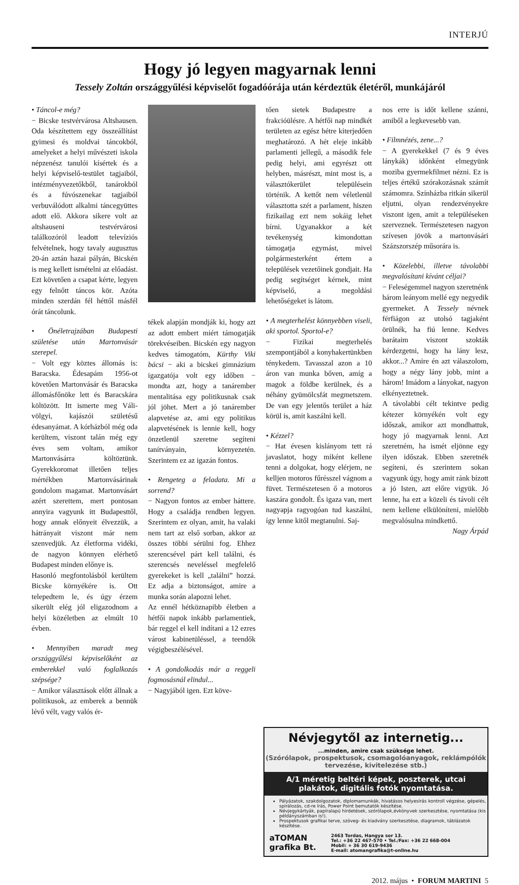INTERJÚ
Hogy jó legyen magyarnak lenni
Tessely Zoltán országgyűlési képviselőt fogadóórája után kérdeztük életéről, munkájáról
• Táncol-e még?
− Bicske testvérvárosa Altshausen. Oda készítettem egy összeállítást gyimesi és moldvai táncokból, amelyeket a helyi művészeti iskola népzenész tanulói kísértek és a helyi képviselő-testület tagjaiból, intézményvezetőkből, tanárokból és a fúvószenekar tagjaiból verbuválódott alkalmi táncegyüttes adott elő. Akkora sikere volt az altshauseni testvérvárosi találkozóról leadott televíziós felvételnek, hogy tavaly augusztus 20-án aztán hazai pályán, Bicskén is meg kellett ismételni az előadást. Ezt követően a csapat kérte, legyen egy felnőtt táncos kör. Azóta minden szerdán fél héttől másfél órát táncolunk.
• Önéletrajzában Budapesti születése után Martonvásár szerepel.
− Volt egy köztes állomás is: Baracska. Édesapám 1956-ot követően Martonvásár és Baracska állomásfőnöke lett és Baracskára költözött. Itt ismerte meg Váli-völgyi, kajászói születésű édesanyámat. A kórházból még oda kerültem, viszont talán még egy éves sem voltam, amikor Martonvásárra költöztünk. Gyerekkoromat illetően teljes mértékben Martonvásárinak gondolom magamat. Martonvásárt azért szerettem, mert pontosan annyira vagyunk itt Budapesttől, hogy annak előnyeit élvezzük, a hátrányait viszont már nem szenvedjük. Az életforma vidéki, de nagyon könnyen elérhető Budapest minden előnye is.
Hasonló megfontolásból kerültem Bicske környékére is. Ott telepedtem le, és úgy érzem sikerült elég jól eligazodnom a helyi közéletben az elmúlt 10 évben.
• Mennyiben maradt meg országgyűlési képviselőként az emberekkel való foglalkozás szépsége?
− Amikor választások előtt állnak a politikusok, az emberek a bennük lévő vélt, vagy valós ér-
tékek alapján mondják ki, hogy azt az adott embert miért támogatják törekvéseiben. Bicskén egy nagyon kedves támogatóm, Kürthy Viki bácsi − aki a bicskei gimnázium igazgatója volt egy időben − mondta azt, hogy a tanárember mentalitása egy politikusnak csak jól jöhet. Mert a jó tanárember alapvetése az, ami egy politikus alapvetésének is lennie kell, hogy önzetlenül szeretne segíteni tanítványain, környezetén. Szerintem ez az igazán fontos.
• Rengeteg a feladata. Mi a sorrend?
− Nagyon fontos az ember háttere. Hogy a családja rendben legyen. Szerintem ez olyan, amit, ha valaki nem tart az első sorban, akkor az összes többi sérülni fog. Ehhez szerencsével párt kell találni, és szerencsés neveléssel megfelelő gyerekeket is kell „találni” hozzá. Ez adja a biztonságot, amire a munka során alapozni lehet.
Az ennél hétköznapibb életben a hétfői napok inkább parlamentiek, bár reggel el kell indítani a 12 ezres várost kabinetüléssel, a teendők végigbeszélésével.
• A gondolkodás már a reggeli fogmosásnál elindul...
− Nagyjából igen. Ezt köve-
tően sietek Budapestre a frakcióülésre. A hétfői nap mindkét területen az egész hétre kiterjedően meghatározó. A hét eleje inkább parlamenti jellegű, a második fele pedig helyi, ami egyrészt ott helyben, másrészt, mint most is, a választókerület településein történik. A kettőt nem véletlenül választotta szét a parlament, hiszen fizikailag ezt nem sokáig lehet bírni. Ugyanakkor a két tevékenység kimondottan támogatja egymást, mivel polgármesterként értem a települések vezetőinek gondjait. Ha pedig segítséget kérnek, mint képviselő, a megoldási lehetőségeket is látom.
• A megterhelést könnyebben viseli, aki sportol. Sportol-e?
− Fizikai megterhelés szempontjából a konyhakertünkben ténykedem. Tavasszal azon a 10 áron van munka bőven, amíg a magok a földbe kerülnek, és a néhány gyümölcsfát megmetszem. De van egy jelentős terület a ház körül is, amit kaszálni kell.
• Kézzel?
− Hat évesen kislányom tett rá javaslatot, hogy miként kellene tenni a dolgokat, hogy elérjem, ne kelljen motoros fűrésszel vágnom a füvet. Természetesen ő a motoros kaszára gondolt. És igaza van, mert nagyapja ragyogóan tud kaszálni, így lenne kitől megtanulni. Saj-
nos erre is időt kellene szánni, amiből a legkevesebb van.
• Filmnézés, zene...?
− A gyerekekkel (7 és 9 éves lánykák) időnként elmegyünk moziba gyermekfilmet nézni. Ez is teljes értékű szórakozásnak számít számomra. Színházba ritkán sikerül eljutni, olyan rendezvényekre viszont igen, amit a településeken szerveznek. Természetesen nagyon szívesen jövök a martonvásári Százszorszép műsorára is.
• Közelebbi, illetve távolabbi megvalósítani kívánt céljai?
− Feleségemmel nagyon szeretnénk három leányom mellé egy negyedik gyermeket. A Tessely névnek férfiágon az utolsó tagjaként örülnék, ha fiú lenne. Kedves barátaim viszont szokták kérdezgetni, hogy ha lány lesz, akkor...? Amire én azt válaszolom, hogy a négy lány jobb, mint a három! Imádom a lányokat, nagyon elkényeztetnek.
A távolabbi célt tekintve pedig kétezer környékén volt egy időszak, amikor azt mondhattuk, hogy jó magyarnak lenni. Azt szeretném, ha ismét eljönne egy ilyen időszak. Ebben szeretnék segíteni, és szerintem sokan vagyunk úgy, hogy amit ránk bízott a jó Isten, azt előre vigyük. Jó lenne, ha ezt a közeli és távoli célt nem kellene elkülöníteni, mielőbb megvalósulna mindkettő.
Nagy Árpád
Névjegytől az internetig...
...minden, amire csak szüksége lehet.
(Szórólapok, prospektusok, csomagolóanyagok, reklámpólók tervezése, kivitelezése stb.)
A/1 méretig beltéri képek, poszterek, utcai plakátok, digitális fotók nyomtatása.
Pályázatok, szakdolgozatok, diplomamunkák, hivatásos helyesírás kontroll végzése, gépelés, spirálozás, cd-re írás, Power Point bemutatók készítése.
Névjegykártyák, papíralapú hirdetések, szórólapok,évkönyvek szerkesztése, nyomtatása (kis példányszámban is!).
Prospektusok grafikai terve, szöveg- és kiadvány szerkesztése, diagramok, táblázatok készítése.
aTOMAN
grafika Bt.
2463 Tordas, Hangya sor 13.
Tel.: +36 22 467-570 • Tel./Fax: +36 22 668-004
Mobil: + 36 30 619-9436
E-mail: atomangrafika@t-online.hu
2012. május • FORUM MARTINI 5